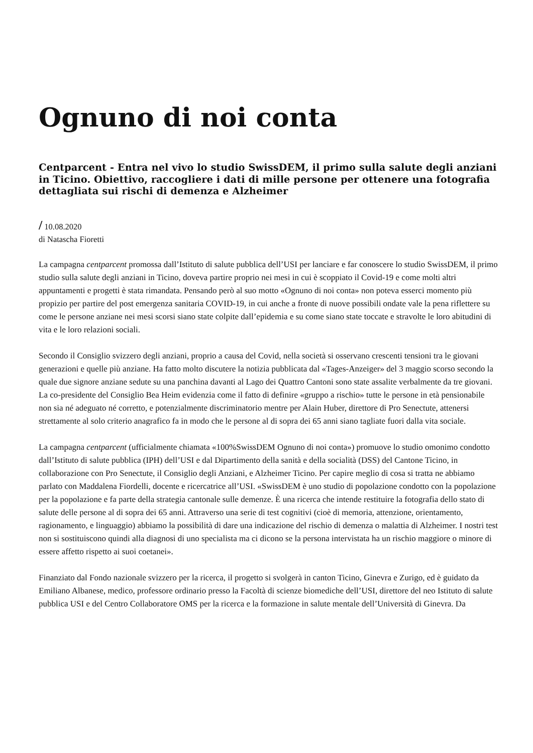Ognuno di noi conta
Centparcent - Entra nel vivo lo studio SwissDEM, il primo sulla salute degli anziani in Ticino. Obiettivo, raccogliere i dati di mille persone per ottenere una fotografia dettagliata sui rischi di demenza e Alzheimer
/ 10.08.2020
di Natascha Fioretti
La campagna centparcent promossa dall’Istituto di salute pubblica dell’USI per lanciare e far conoscere lo studio SwissDEM, il primo studio sulla salute degli anziani in Ticino, doveva partire proprio nei mesi in cui è scoppiato il Covid-19 e come molti altri appuntamenti e progetti è stata rimandata. Pensando però al suo motto «Ognuno di noi conta» non poteva esserci momento più propizio per partire del post emergenza sanitaria COVID-19, in cui anche a fronte di nuove possibili ondate vale la pena riflettere su come le persone anziane nei mesi scorsi siano state colpite dall’epidemia e su come siano state toccate e stravolte le loro abitudini di vita e le loro relazioni sociali.
Secondo il Consiglio svizzero degli anziani, proprio a causa del Covid, nella società si osservano crescenti tensioni tra le giovani generazioni e quelle più anziane. Ha fatto molto discutere la notizia pubblicata dal «Tages-Anzeiger» del 3 maggio scorso secondo la quale due signore anziane sedute su una panchina davanti al Lago dei Quattro Cantoni sono state assalite verbalmente da tre giovani. La co-presidente del Consiglio Bea Heim evidenzia come il fatto di definire «gruppo a rischio» tutte le persone in età pensionabile non sia né adeguato né corretto, e potenzialmente discriminatorio mentre per Alain Huber, direttore di Pro Senectute, attenersi strettamente al solo criterio anagrafico fa in modo che le persone al di sopra dei 65 anni siano tagliate fuori dalla vita sociale.
La campagna centparcent (ufficialmente chiamata «100%SwissDEM Ognuno di noi conta») promuove lo studio omonimo condotto dall’Istituto di salute pubblica (IPH) dell’USI e dal Dipartimento della sanità e della socialità (DSS) del Cantone Ticino, in collaborazione con Pro Senectute, il Consiglio degli Anziani, e Alzheimer Ticino. Per capire meglio di cosa si tratta ne abbiamo parlato con Maddalena Fiordelli, docente e ricercatrice all’USI. «SwissDEM è uno studio di popolazione condotto con la popolazione per la popolazione e fa parte della strategia cantonale sulle demenze. È una ricerca che intende restituire la fotografia dello stato di salute delle persone al di sopra dei 65 anni. Attraverso una serie di test cognitivi (cioè di memoria, attenzione, orientamento, ragionamento, e linguaggio) abbiamo la possibilità di dare una indicazione del rischio di demenza o malattia di Alzheimer. I nostri test non si sostituiscono quindi alla diagnosi di uno specialista ma ci dicono se la persona intervistata ha un rischio maggiore o minore di essere affetto rispetto ai suoi coetanei».
Finanziato dal Fondo nazionale svizzero per la ricerca, il progetto si svolgerà in canton Ticino, Ginevra e Zurigo, ed è guidato da Emiliano Albanese, medico, professore ordinario presso la Facoltà di scienze biomediche dell’USI, direttore del neo Istituto di salute pubblica USI e del Centro Collaboratore OMS per la ricerca e la formazione in salute mentale dell’Università di Ginevra. Da